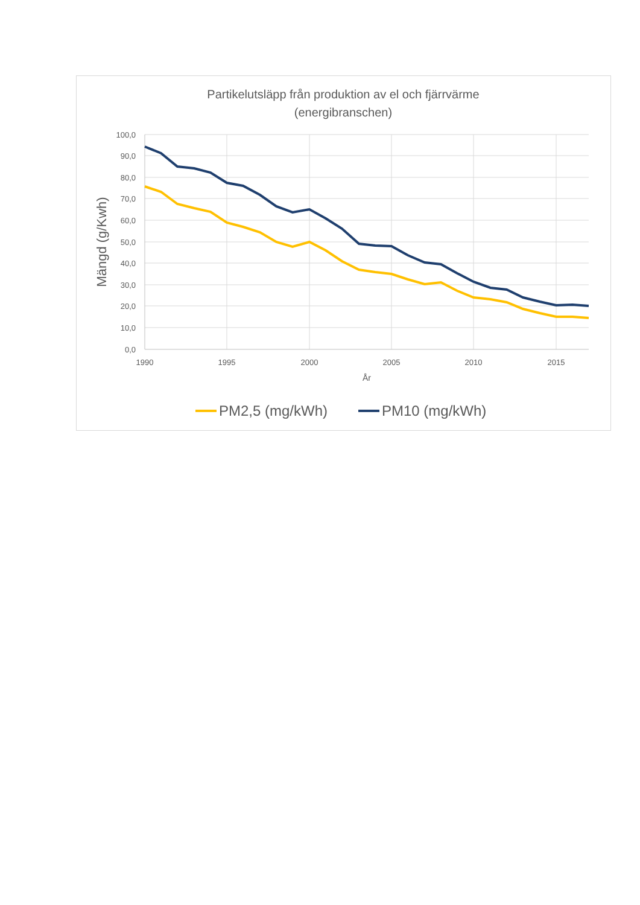Partikelutsläpp från produktion av el och fjärrvärme
(energibranschen)
100,0
90,0
80,0
70,0
60,0
50,0
40,0
30,0
20,0
10,0
0,0
1990
1995
2000
2005
2010
2015
År
Mängd (g/Kwh)
PM2,5 (mg/kWh)
PM10 (mg/kWh)